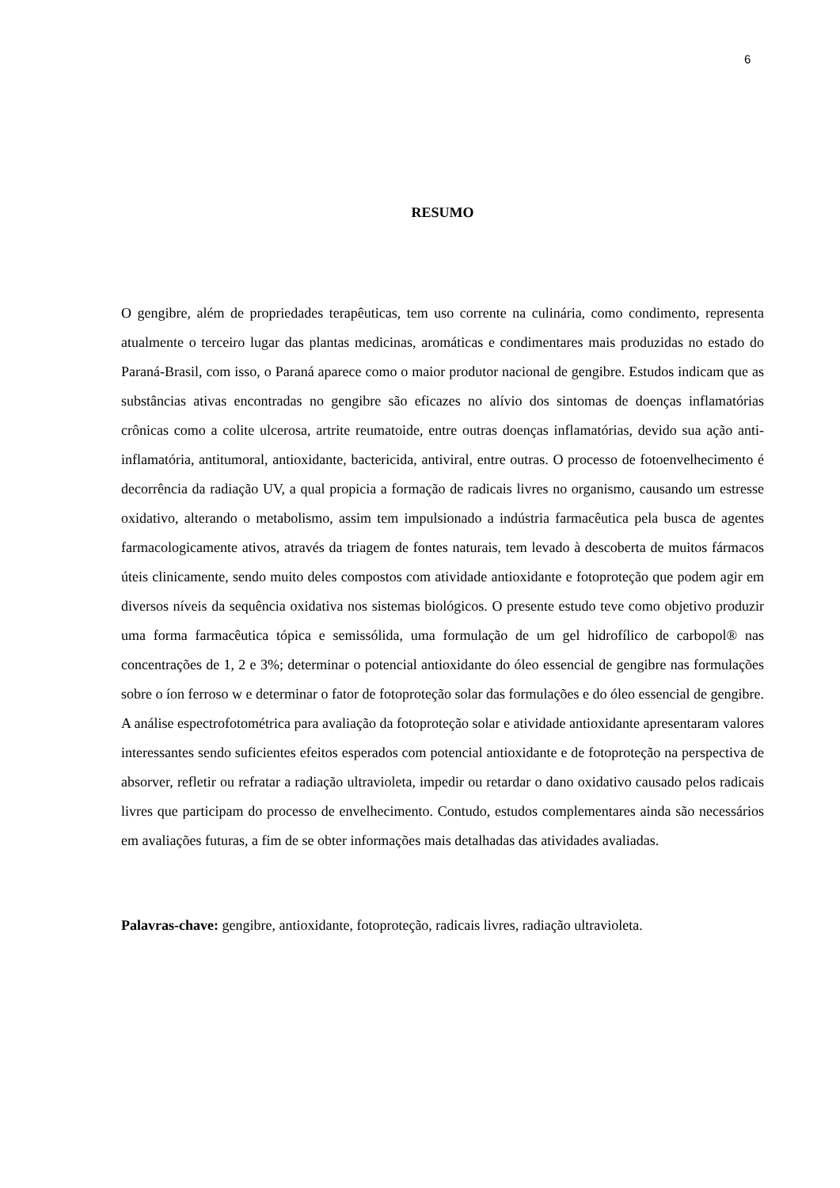6
RESUMO
O gengibre, além de propriedades terapêuticas, tem uso corrente na culinária, como condimento, representa atualmente o terceiro lugar das plantas medicinas, aromáticas e condimentares mais produzidas no estado do Paraná-Brasil, com isso, o Paraná aparece como o maior produtor nacional de gengibre. Estudos indicam que as substâncias ativas encontradas no gengibre são eficazes no alívio dos sintomas de doenças inflamatórias crônicas como a colite ulcerosa, artrite reumatoide, entre outras doenças inflamatórias, devido sua ação anti-inflamatória, antitumoral, antioxidante, bactericida, antiviral, entre outras. O processo de fotoenvelhecimento é decorrência da radiação UV, a qual propicia a formação de radicais livres no organismo, causando um estresse oxidativo, alterando o metabolismo, assim tem impulsionado a indústria farmacêutica pela busca de agentes farmacologicamente ativos, através da triagem de fontes naturais, tem levado à descoberta de muitos fármacos úteis clinicamente, sendo muito deles compostos com atividade antioxidante e fotoproteção que podem agir em diversos níveis da sequência oxidativa nos sistemas biológicos. O presente estudo teve como objetivo produzir uma forma farmacêutica tópica e semissólida, uma formulação de um gel hidrofílico de carbopol® nas concentrações de 1, 2 e 3%; determinar o potencial antioxidante do óleo essencial de gengibre nas formulações sobre o íon ferroso w e determinar o fator de fotoproteção solar das formulações e do óleo essencial de gengibre. A análise espectrofotométrica para avaliação da fotoproteção solar e atividade antioxidante apresentaram valores interessantes sendo suficientes efeitos esperados com potencial antioxidante e de fotoproteção na perspectiva de absorver, refletir ou refratar a radiação ultravioleta, impedir ou retardar o dano oxidativo causado pelos radicais livres que participam do processo de envelhecimento. Contudo, estudos complementares ainda são necessários em avaliações futuras, a fim de se obter informações mais detalhadas das atividades avaliadas.
Palavras-chave: gengibre, antioxidante, fotoproteção, radicais livres, radiação ultravioleta.